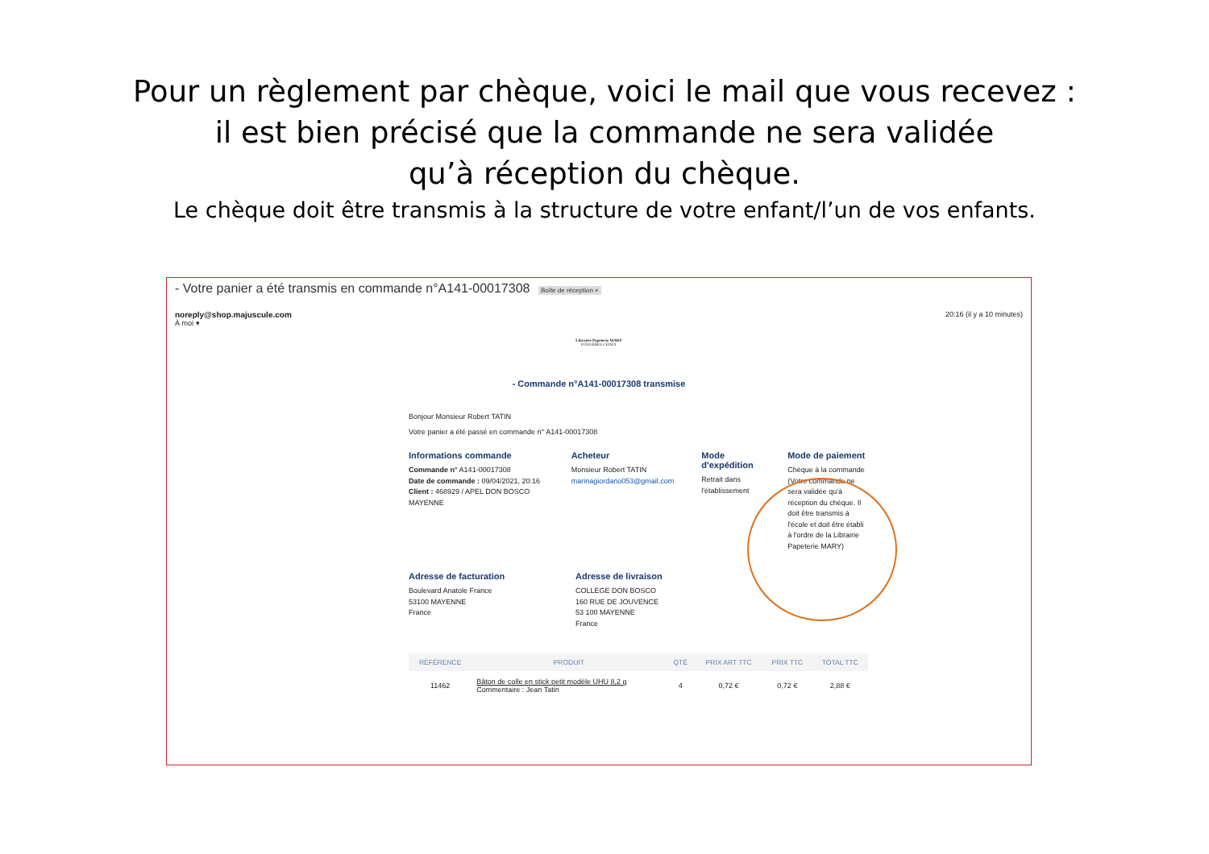Pour un règlement par chèque, voici le mail que vous recevez :
il est bien précisé que la commande ne sera validée
qu’à réception du chèque.
Le chèque doit être transmis à la structure de votre enfant/l’un de vos enfants.
- Votre panier a été transmis en commande n°A141-00017308 Boîte de réception ×
noreply@shop.majuscule.com
À moi ▾
20:16 (il y a 10 minutes)
Librairie Papeterie MARY
FOUGERES CEDEX
- Commande n°A141-00017308 transmise
Bonjour Monsieur Robert TATIN
Votre panier a été passé en commande n° A141-00017308
Informations commande
Commande n° A141-00017308
Date de commande : 09/04/2021, 20:16
Client : 468929 / APEL DON BOSCO MAYENNE
Acheteur
Monsieur Robert TATIN
marinagiordano053@gmail.com
Mode d'expédition
Retrait dans l'établissement
Mode de paiement
Chèque à la commande (Votre commande ne sera validée qu'à réception du chèque. Il doit être transmis à l'école et doit être établi à l'ordre de la Librairie Papeterie MARY)
Adresse de facturation
Boulevard Anatole France
53100 MAYENNE
France
Adresse de livraison
COLLEGE DON BOSCO
160 RUE DE JOUVENCE
53 100 MAYENNE
France
| RÉFÉRENCE | PRODUIT | QTÉ | PRIX ART TTC | PRIX TTC | TOTAL TTC |
| --- | --- | --- | --- | --- | --- |
| 11462 | Bâton de colle en stick petit modèle UHU 8,2 g Commentaire : Jean Tatin | 4 | 0,72 € | 0,72 € | 2,88 € |